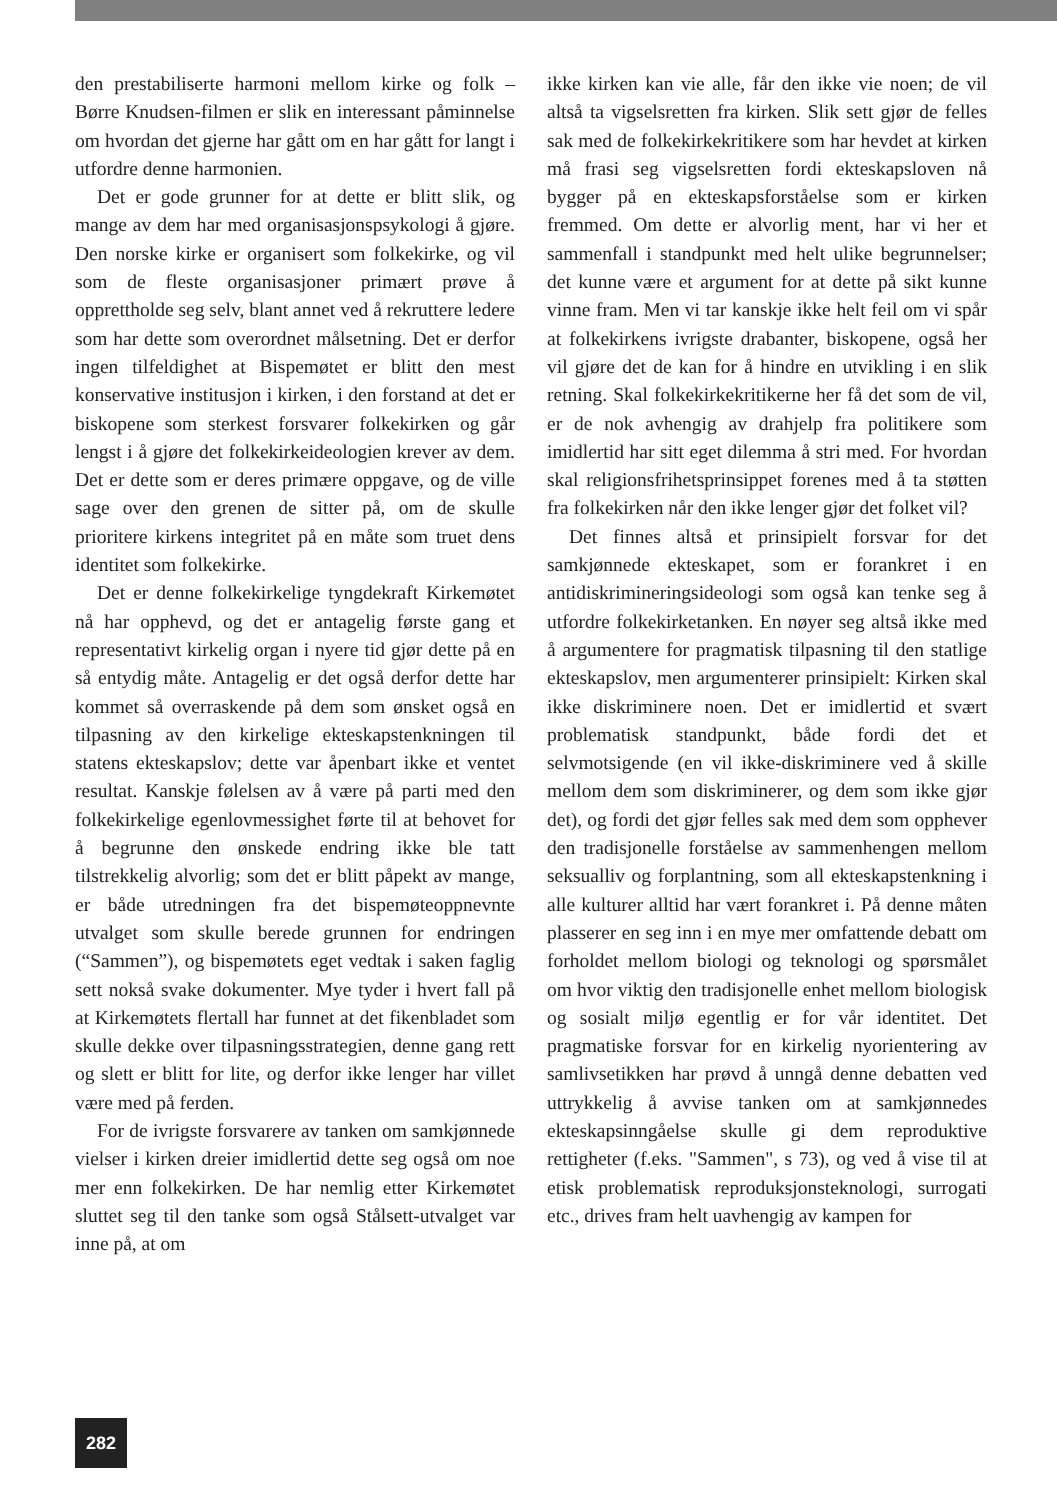den prestabiliserte harmoni mellom kirke og folk – Børre Knudsen-filmen er slik en interessant påminnelse om hvordan det gjerne har gått om en har gått for langt i utfordre denne harmonien.
Det er gode grunner for at dette er blitt slik, og mange av dem har med organisasjonspsykologi å gjøre. Den norske kirke er organisert som folkekirke, og vil som de fleste organisasjoner primært prøve å opprettholde seg selv, blant annet ved å rekruttere ledere som har dette som overordnet målsetning. Det er derfor ingen tilfeldighet at Bispemøtet er blitt den mest konservative institusjon i kirken, i den forstand at det er biskopene som sterkest forsvarer folkekirken og går lengst i å gjøre det folkekirkeideologien krever av dem. Det er dette som er deres primære oppgave, og de ville sage over den grenen de sitter på, om de skulle prioritere kirkens integritet på en måte som truet dens identitet som folkekirke.
Det er denne folkekirkelige tyngdekraft Kirkemøtet nå har opphevd, og det er antagelig første gang et representativt kirkelig organ i nyere tid gjør dette på en så entydig måte. Antagelig er det også derfor dette har kommet så overraskende på dem som ønsket også en tilpasning av den kirkelige ekteskapstenkningen til statens ekteskapslov; dette var åpenbart ikke et ventet resultat. Kanskje følelsen av å være på parti med den folkekirkelige egenlovmessighet førte til at behovet for å begrunne den ønskede endring ikke ble tatt tilstrekkelig alvorlig; som det er blitt påpekt av mange, er både utredningen fra det bispemøteoppnevnte utvalget som skulle berede grunnen for endringen (“Sammen”), og bispemøtets eget vedtak i saken faglig sett nokså svake dokumenter. Mye tyder i hvert fall på at Kirkemøtets flertall har funnet at det fikenbladet som skulle dekke over tilpasningsstrategien, denne gang rett og slett er blitt for lite, og derfor ikke lenger har villet være med på ferden.
For de ivrigste forsvarere av tanken om samkjønnede vielser i kirken dreier imidlertid dette seg også om noe mer enn folkekirken. De har nemlig etter Kirkemøtet sluttet seg til den tanke som også Stålsett-utvalget var inne på, at om
ikke kirken kan vie alle, får den ikke vie noen; de vil altså ta vigselsretten fra kirken. Slik sett gjør de felles sak med de folkekirkekritikere som har hevdet at kirken må frasi seg vigselsretten fordi ekteskapsloven nå bygger på en ekteskapsforståelse som er kirken fremmed. Om dette er alvorlig ment, har vi her et sammenfall i standpunkt med helt ulike begrunnelser; det kunne være et argument for at dette på sikt kunne vinne fram. Men vi tar kanskje ikke helt feil om vi spår at folkekirkens ivrigste drabanter, biskopene, også her vil gjøre det de kan for å hindre en utvikling i en slik retning. Skal folkekirkekritikerne her få det som de vil, er de nok avhengig av drahjelp fra politikere som imidlertid har sitt eget dilemma å stri med. For hvordan skal religionsfrihetsprinsippet forenes med å ta støtten fra folkekirken når den ikke lenger gjør det folket vil?
Det finnes altså et prinsipielt forsvar for det samkjønnede ekteskapet, som er forankret i en antidiskrimineringsideologi som også kan tenke seg å utfordre folkekirketanken. En nøyer seg altså ikke med å argumentere for pragmatisk tilpasning til den statlige ekteskapslov, men argumenterer prinsipielt: Kirken skal ikke diskriminere noen. Det er imidlertid et svært problematisk standpunkt, både fordi det et selvmotsigende (en vil ikke-diskriminere ved å skille mellom dem som diskriminerer, og dem som ikke gjør det), og fordi det gjør felles sak med dem som opphever den tradisjonelle forståelse av sammenhengen mellom seksualliv og forplantning, som all ekteskapstenkning i alle kulturer alltid har vært forankret i. På denne måten plasserer en seg inn i en mye mer omfattende debatt om forholdet mellom biologi og teknologi og spørsmålet om hvor viktig den tradisjonelle enhet mellom biologisk og sosialt miljø egentlig er for vår identitet. Det pragmatiske forsvar for en kirkelig nyorientering av samlivsetikken har prøvd å unngå denne debatten ved uttrykkelig å avvise tanken om at samkjønnedes ekteskapsinngåelse skulle gi dem reproduktive rettigheter (f.eks. "Sammen", s 73), og ved å vise til at etisk problematisk reproduksjonsteknologi, surrogati etc., drives fram helt uavhengig av kampen for
282